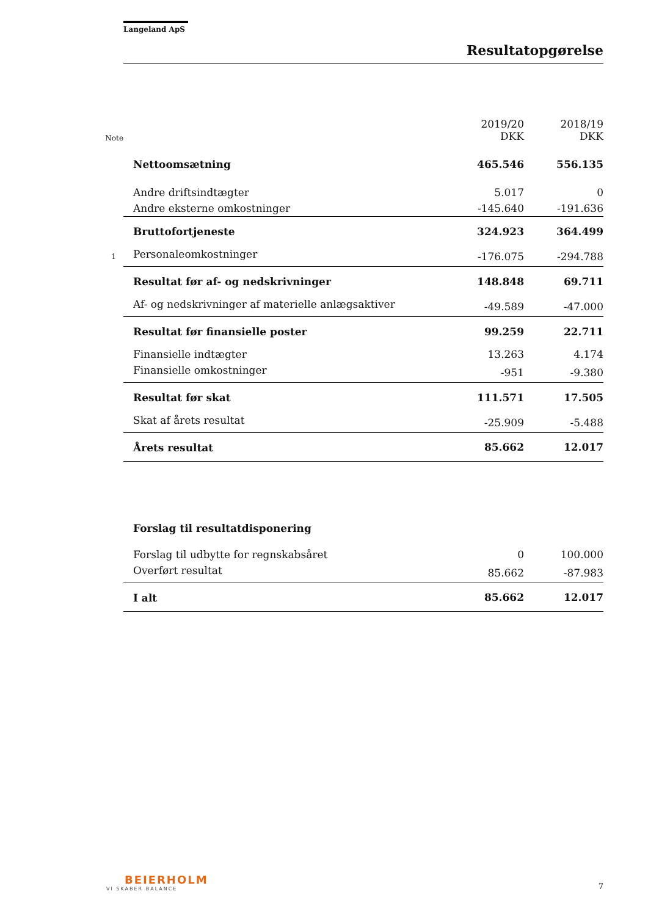Langeland ApS
Resultatopgørelse
| Note | | 2019/20 DKK | 2018/19 DKK |
| --- | --- | --- | --- |
| | Nettoomsætning | 465.546 | 556.135 |
| | Andre driftsindtægter | 5.017 | 0 |
| | Andre eksterne omkostninger | -145.640 | -191.636 |
| | Bruttofortjeneste | 324.923 | 364.499 |
| 1 | Personaleomkostninger | -176.075 | -294.788 |
| | Resultat før af- og nedskrivninger | 148.848 | 69.711 |
| | Af- og nedskrivninger af materielle anlægsaktiver | -49.589 | -47.000 |
| | Resultat før finansielle poster | 99.259 | 22.711 |
| | Finansielle indtægter | 13.263 | 4.174 |
| | Finansielle omkostninger | -951 | -9.380 |
| | Resultat før skat | 111.571 | 17.505 |
| | Skat af årets resultat | -25.909 | -5.488 |
| | Årets resultat | 85.662 | 12.017 |
| | Forslag til resultatdisponering | | |
| | Forslag til udbytte for regnskabsåret | 0 | 100.000 |
| | Overført resultat | 85.662 | -87.983 |
| | I alt | 85.662 | 12.017 |
BEIERHOLM
VI SKABER BALANCE
7